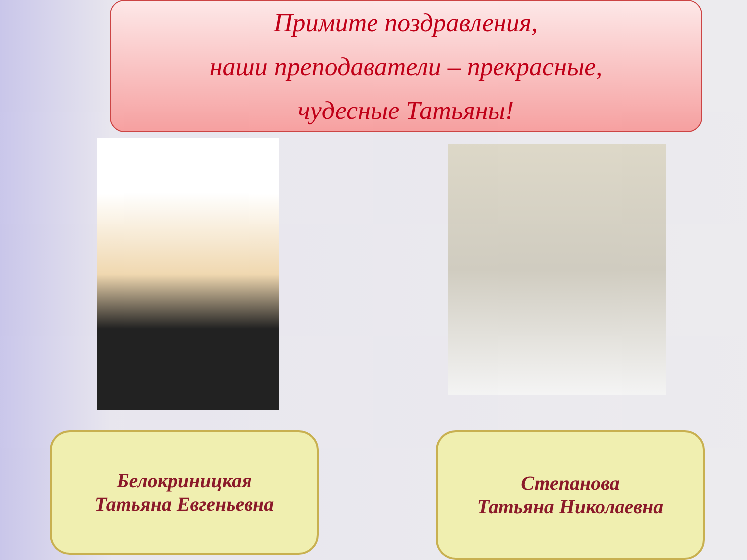Примите поздравления,
наши преподаватели – прекрасные,
чудесные Татьяны!
Белокриницкая
Татьяна Евгеньевна
Степанова
Татьяна Николаевна